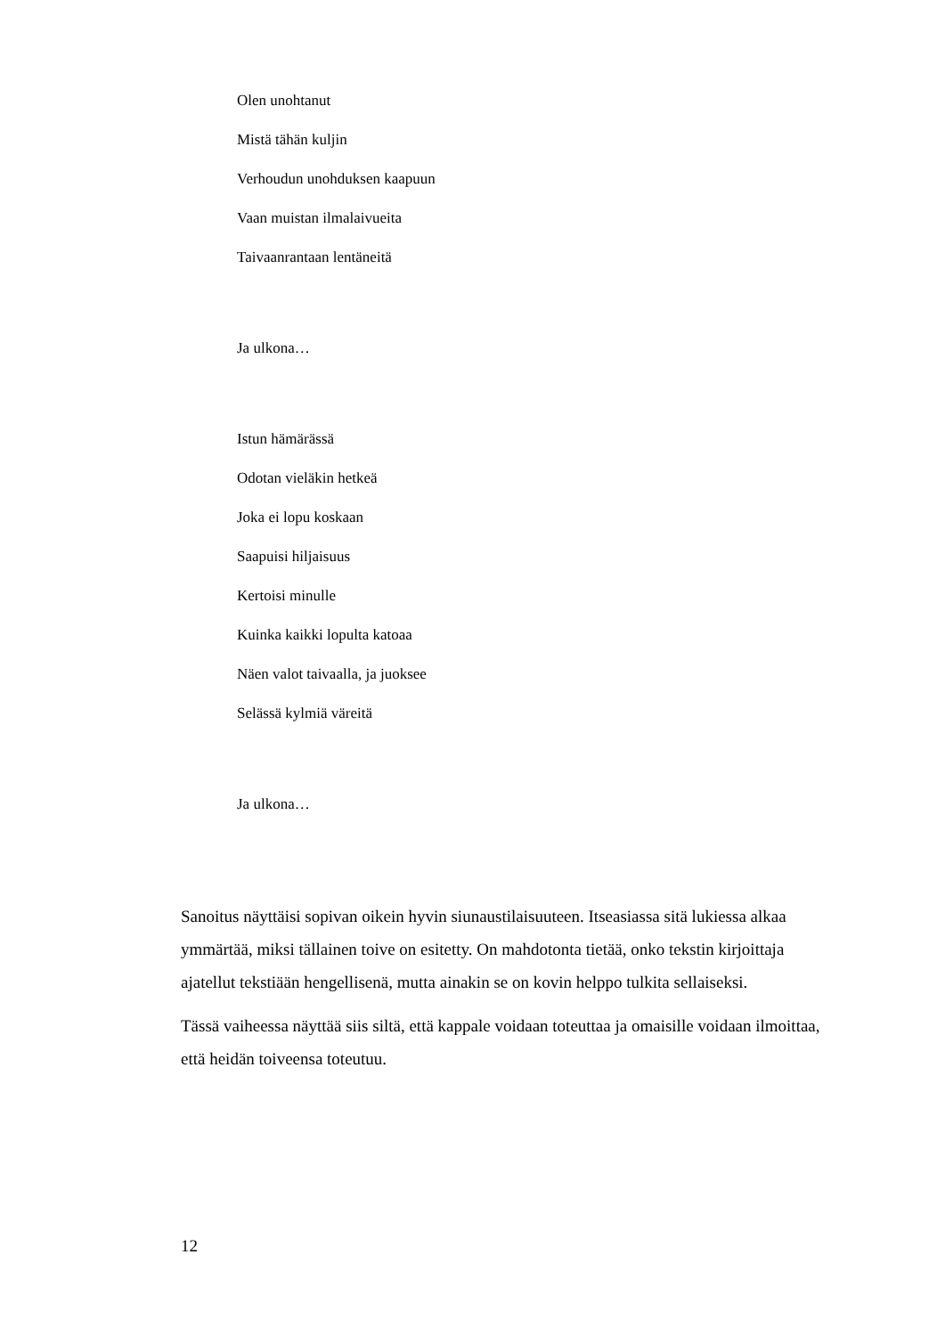Olen unohtanut
Mistä tähän kuljin
Verhoudun unohduksen kaapuun
Vaan muistan ilmalaivueita
Taivaanrantaan lentäneitä
Ja ulkona…
Istun hämärässä
Odotan vieläkin hetkeä
Joka ei lopu koskaan
Saapuisi hiljaisuus
Kertoisi minulle
Kuinka kaikki lopulta katoaa
Näen valot taivaalla, ja juoksee
Selässä kylmiä väreitä
Ja ulkona…
Sanoitus näyttäisi sopivan oikein hyvin siunaustilaisuuteen. Itseasiassa sitä lukiessa alkaa ymmärtää, miksi tällainen toive on esitetty. On mahdotonta tietää, onko tekstin kirjoittaja ajatellut tekstiään hengellisenä, mutta ainakin se on kovin helppo tulkita sellaiseksi.
Tässä vaiheessa näyttää siis siltä, että kappale voidaan toteuttaa ja omaisille voidaan ilmoittaa, että heidän toiveensa toteutuu.
12